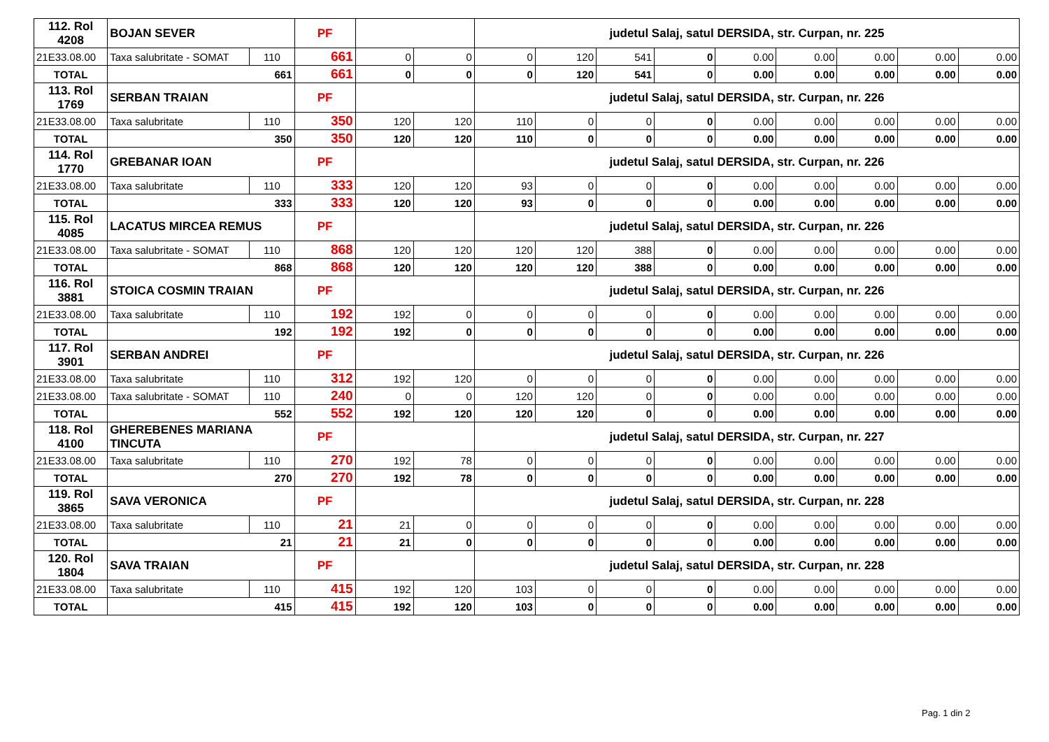| 112. Rol 4208 | BOJAN SEVER | | PF | | | judetul Salaj, satul DERSIDA, str. Curpan, nr. 225 | | | | | | | | |
| 21E33.08.00 | Taxa salubritate - SOMAT | 110 | 661 | 0 | 0 | 0 | 120 | 541 | 0 | 0.00 | 0.00 | 0.00 | 0.00 | 0.00 |
| TOTAL | 661 | | 661 | 0 | 0 | 0 | 120 | 541 | 0 | 0.00 | 0.00 | 0.00 | 0.00 | 0.00 |
| 113. Rol 1769 | SERBAN TRAIAN | | PF | | | judetul Salaj, satul DERSIDA, str. Curpan, nr. 226 | | | | | | | | |
| 21E33.08.00 | Taxa salubritate | 110 | 350 | 120 | 120 | 110 | 0 | 0 | 0 | 0.00 | 0.00 | 0.00 | 0.00 | 0.00 |
| TOTAL | 350 | | 350 | 120 | 120 | 110 | 0 | 0 | 0 | 0.00 | 0.00 | 0.00 | 0.00 | 0.00 |
| 114. Rol 1770 | GREBANAR IOAN | | PF | | | judetul Salaj, satul DERSIDA, str. Curpan, nr. 226 | | | | | | | | |
| 21E33.08.00 | Taxa salubritate | 110 | 333 | 120 | 120 | 93 | 0 | 0 | 0 | 0.00 | 0.00 | 0.00 | 0.00 | 0.00 |
| TOTAL | 333 | | 333 | 120 | 120 | 93 | 0 | 0 | 0 | 0.00 | 0.00 | 0.00 | 0.00 | 0.00 |
| 115. Rol 4085 | LACATUS MIRCEA REMUS | | PF | | | judetul Salaj, satul DERSIDA, str. Curpan, nr. 226 | | | | | | | | |
| 21E33.08.00 | Taxa salubritate - SOMAT | 110 | 868 | 120 | 120 | 120 | 120 | 388 | 0 | 0.00 | 0.00 | 0.00 | 0.00 | 0.00 |
| TOTAL | 868 | | 868 | 120 | 120 | 120 | 120 | 388 | 0 | 0.00 | 0.00 | 0.00 | 0.00 | 0.00 |
| 116. Rol 3881 | STOICA COSMIN TRAIAN | | PF | | | judetul Salaj, satul DERSIDA, str. Curpan, nr. 226 | | | | | | | | |
| 21E33.08.00 | Taxa salubritate | 110 | 192 | 192 | 0 | 0 | 0 | 0 | 0 | 0.00 | 0.00 | 0.00 | 0.00 | 0.00 |
| TOTAL | 192 | | 192 | 192 | 0 | 0 | 0 | 0 | 0 | 0.00 | 0.00 | 0.00 | 0.00 | 0.00 |
| 117. Rol 3901 | SERBAN ANDREI | | PF | | | judetul Salaj, satul DERSIDA, str. Curpan, nr. 226 | | | | | | | | |
| 21E33.08.00 | Taxa salubritate | 110 | 312 | 192 | 120 | 0 | 0 | 0 | 0 | 0.00 | 0.00 | 0.00 | 0.00 | 0.00 |
| 21E33.08.00 | Taxa salubritate - SOMAT | 110 | 240 | 0 | 0 | 120 | 120 | 0 | 0 | 0.00 | 0.00 | 0.00 | 0.00 | 0.00 |
| TOTAL | 552 | | 552 | 192 | 120 | 120 | 120 | 0 | 0 | 0.00 | 0.00 | 0.00 | 0.00 | 0.00 |
| 118. Rol 4100 | GHEREBENES MARIANA TINCUTA | | PF | | | judetul Salaj, satul DERSIDA, str. Curpan, nr. 227 | | | | | | | | |
| 21E33.08.00 | Taxa salubritate | 110 | 270 | 192 | 78 | 0 | 0 | 0 | 0 | 0.00 | 0.00 | 0.00 | 0.00 | 0.00 |
| TOTAL | 270 | | 270 | 192 | 78 | 0 | 0 | 0 | 0 | 0.00 | 0.00 | 0.00 | 0.00 | 0.00 |
| 119. Rol 3865 | SAVA VERONICA | | PF | | | judetul Salaj, satul DERSIDA, str. Curpan, nr. 228 | | | | | | | | |
| 21E33.08.00 | Taxa salubritate | 110 | 21 | 21 | 0 | 0 | 0 | 0 | 0 | 0.00 | 0.00 | 0.00 | 0.00 | 0.00 |
| TOTAL | 21 | | 21 | 21 | 0 | 0 | 0 | 0 | 0 | 0.00 | 0.00 | 0.00 | 0.00 | 0.00 |
| 120. Rol 1804 | SAVA TRAIAN | | PF | | | judetul Salaj, satul DERSIDA, str. Curpan, nr. 228 | | | | | | | | |
| 21E33.08.00 | Taxa salubritate | 110 | 415 | 192 | 120 | 103 | 0 | 0 | 0 | 0.00 | 0.00 | 0.00 | 0.00 | 0.00 |
| TOTAL | 415 | | 415 | 192 | 120 | 103 | 0 | 0 | 0 | 0.00 | 0.00 | 0.00 | 0.00 | 0.00 |
Pag. 1 din 2